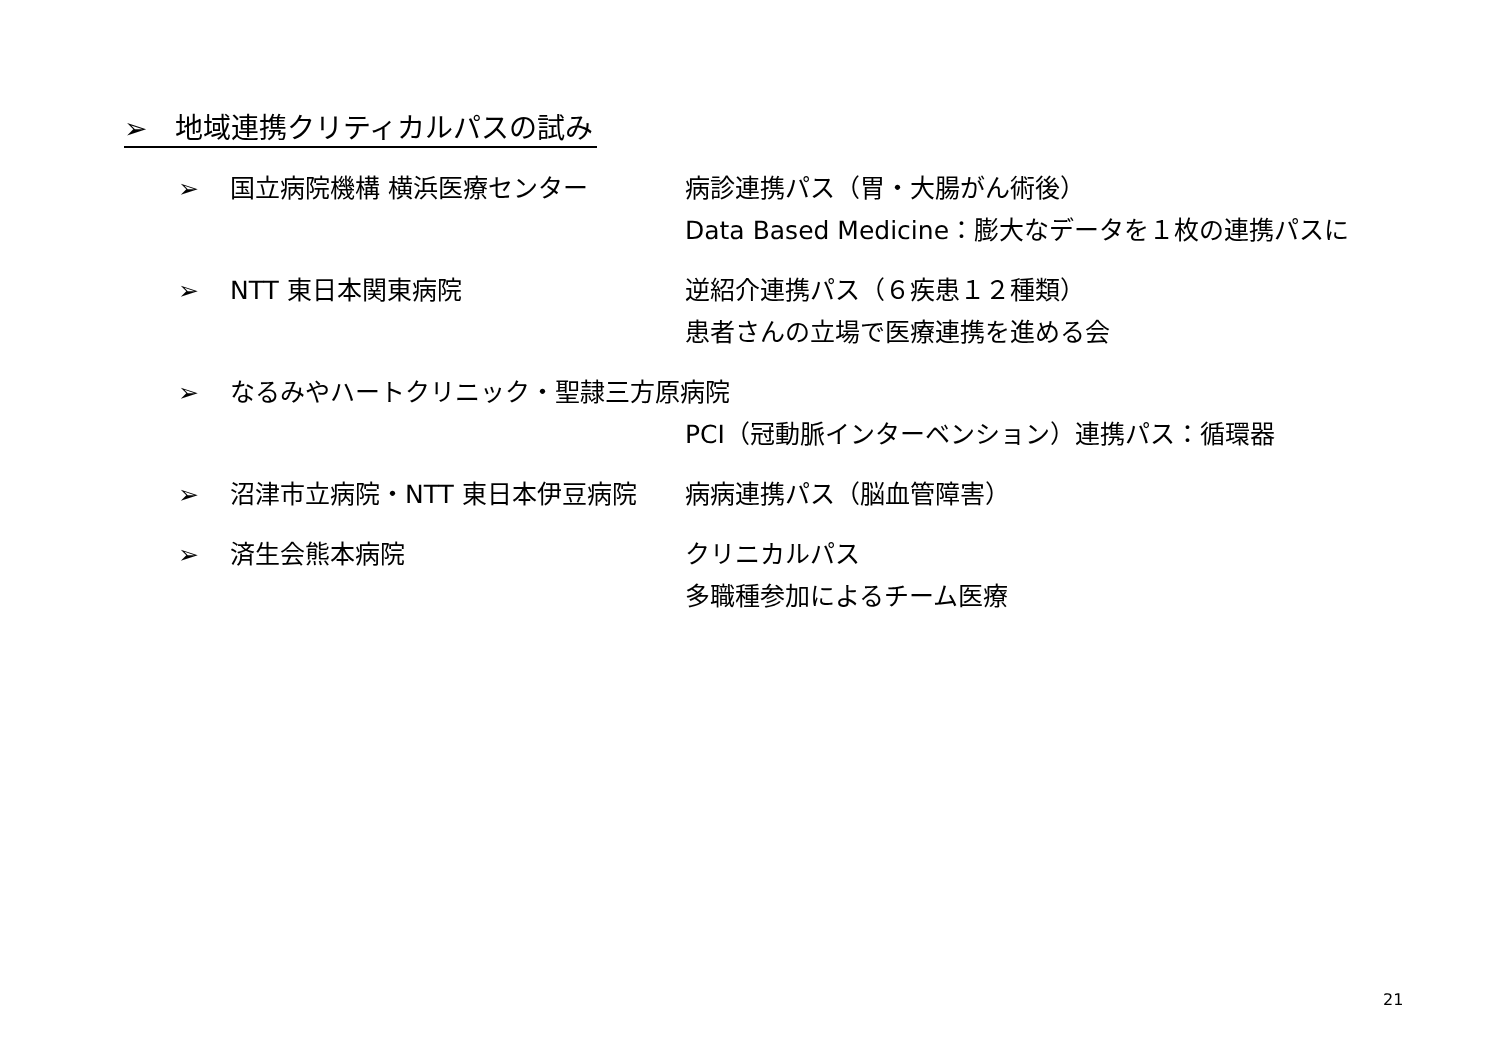➢　地域連携クリティカルパスの試み
➢ 国立病院機構 横浜医療センター 病診連携パス（胃・大腸がん術後）
Data Based Medicine：膨大なデータを１枚の連携パスに
➢ NTT 東日本関東病院 逆紹介連携パス（６疾患１２種類）
患者さんの立場で医療連携を進める会
➢ なるみやハートクリニック・聖隷三方原病院
PCI（冠動脈インターベンション）連携パス：循環器
➢ 沼津市立病院・NTT 東日本伊豆病院 病病連携パス（脳血管障害）
➢ 済生会熊本病院 クリニカルパス
多職種参加によるチーム医療
21